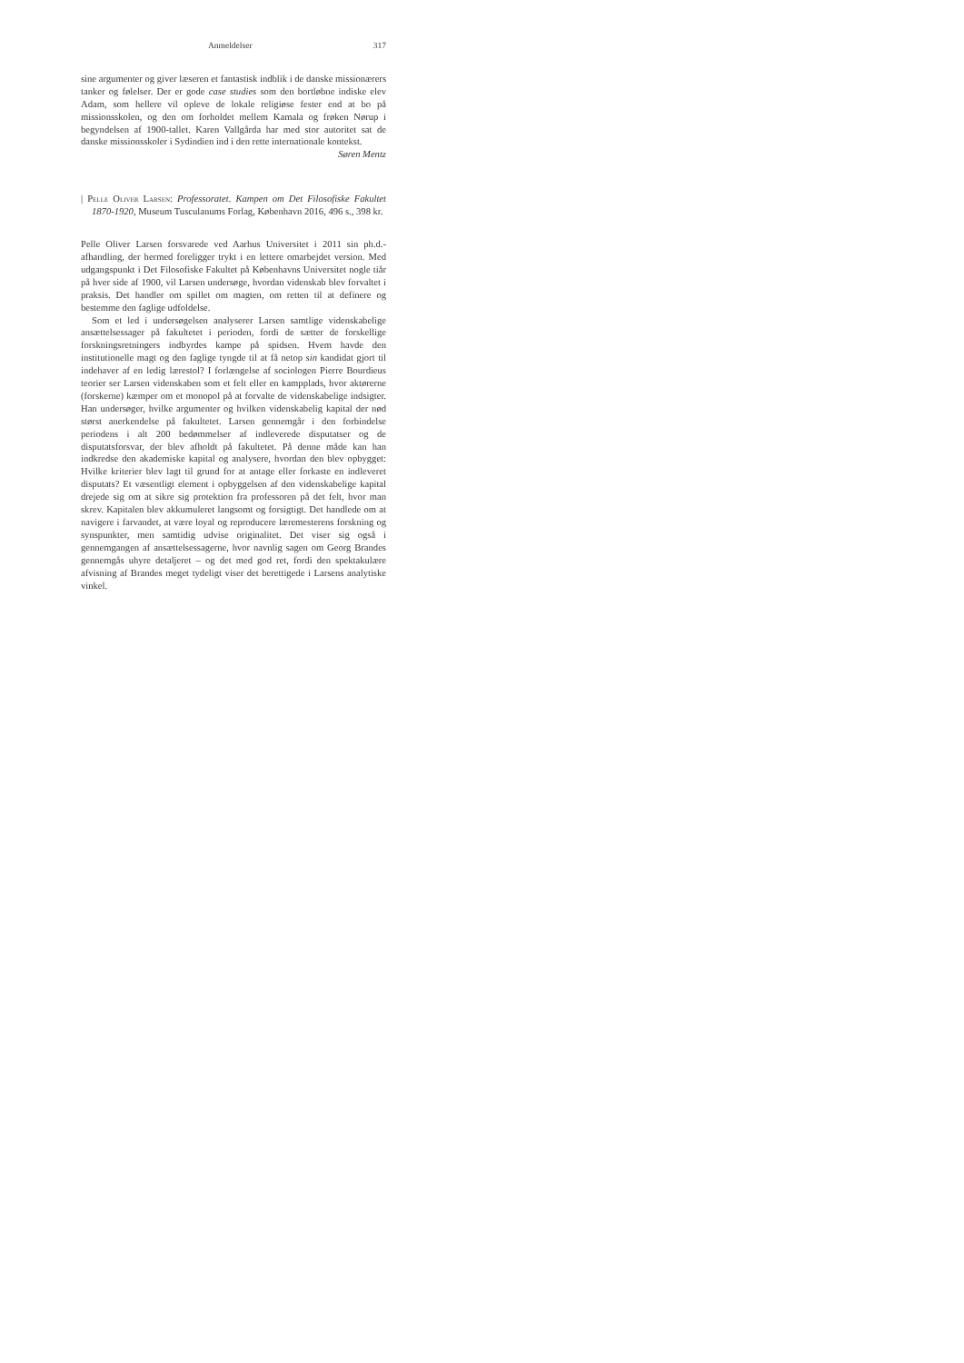Anmeldelser 317
sine argumenter og giver læseren et fantastisk indblik i de danske missionærers tanker og følelser. Der er gode case studies som den bortløbne indiske elev Adam, som hellere vil opleve de lokale religiøse fester end at bo på missionsskolen, og den om forholdet mellem Kamala og frøken Nørup i begyndelsen af 1900-tallet. Karen Vallgårda har med stor autoritet sat de danske missionsskoler i Sydindien ind i den rette internationale kontekst.
Søren Mentz
| Pelle Oliver Larsen: Professoratet. Kampen om Det Filosofiske Fakultet 1870-1920, Museum Tusculanums Forlag, København 2016, 496 s., 398 kr.
Pelle Oliver Larsen forsvarede ved Aarhus Universitet i 2011 sin ph.d.-afhandling, der hermed foreligger trykt i en lettere omarbejdet version. Med udgangspunkt i Det Filosofiske Fakultet på Københavns Universitet nogle tiår på hver side af 1900, vil Larsen undersøge, hvordan videnskab blev forvaltet i praksis. Det handler om spillet om magten, om retten til at definere og bestemme den faglige udfoldelse.
Som et led i undersøgelsen analyserer Larsen samtlige videnskabelige ansættelsessager på fakultetet i perioden, fordi de sætter de forskellige forskningsretningers indbyrdes kampe på spidsen. Hvem havde den institutionelle magt og den faglige tyngde til at få netop sin kandidat gjort til indehaver af en ledig lærestol? I forlængelse af sociologen Pierre Bourdieus teorier ser Larsen videnskaben som et felt eller en kampplads, hvor aktørerne (forskerne) kæmper om et monopol på at forvalte de videnskabelige indsigter. Han undersøger, hvilke argumenter og hvilken videnskabelig kapital der nød størst anerkendelse på fakultetet. Larsen gennemgår i den forbindelse periodens i alt 200 bedømmelser af indleverede disputatser og de disputatsforsvar, der blev afholdt på fakultetet. På denne måde kan han indkredse den akademiske kapital og analysere, hvordan den blev opbygget: Hvilke kriterier blev lagt til grund for at antage eller forkaste en indleveret disputats? Et væsentligt element i opbyggelsen af den videnskabelige kapital drejede sig om at sikre sig protektion fra professoren på det felt, hvor man skrev. Kapitalen blev akkumuleret langsomt og forsigtigt. Det handlede om at navigere i farvandet, at være loyal og reproducere læremesterens forskning og synspunkter, men samtidig udvise originalitet. Det viser sig også i gennemgangen af ansættelsessagerne, hvor navnlig sagen om Georg Brandes gennemgås uhyre detaljeret – og det med god ret, fordi den spektakulære afvisning af Brandes meget tydeligt viser det berettigede i Larsens analytiske vinkel.